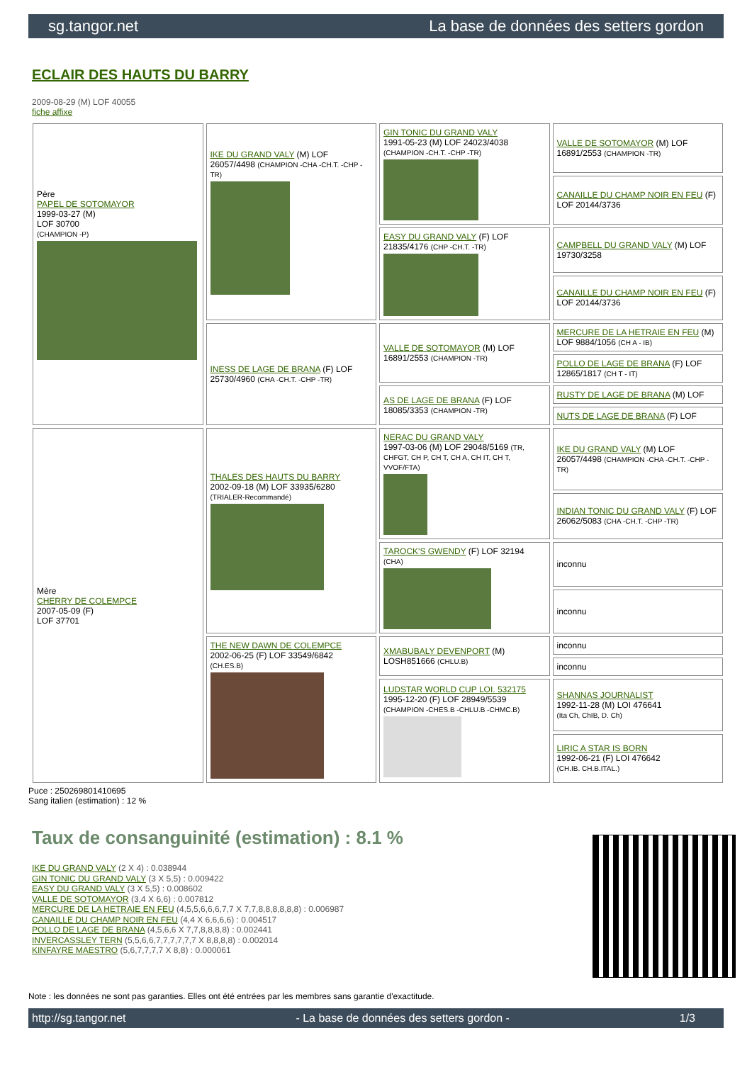sg.tangor.net La base de données des setters gordon
ECLAIR DES HAUTS DU BARRY
2009-08-29 (M) LOF 40055
fiche affixe
| Père PAPEL DE SOTOMAYOR 1999-03-27 (M) LOF 30700 (CHAMPION -P) | IKE DU GRAND VALY (M) LOF 26057/4498 (CHAMPION -CHA -CH.T. -CHP -TR) | GIN TONIC DU GRAND VALY 1991-05-23 (M) LOF 24023/4038 (CHAMPION -CH.T. -CHP -TR) | VALLE DE SOTOMAYOR (M) LOF 16891/2553 (CHAMPION -TR) |
| | | | CANAILLE DU CHAMP NOIR EN FEU (F) LOF 20144/3736 |
| | | EASY DU GRAND VALY (F) LOF 21835/4176 (CHP -CH.T. -TR) | CAMPBELL DU GRAND VALY (M) LOF 19730/3258 |
| | | | CANAILLE DU CHAMP NOIR EN FEU (F) LOF 20144/3736 |
| | INESS DE LAGE DE BRANA (F) LOF 25730/4960 (CHA -CH.T. -CHP -TR) | VALLE DE SOTOMAYOR (M) LOF 16891/2553 (CHAMPION -TR) | MERCURE DE LA HETRAIE EN FEU (M) LOF 9884/1056 (CH A - IB) |
| | | | POLLO DE LAGE DE BRANA (F) LOF 12865/1817 (CH T - IT) |
| | | AS DE LAGE DE BRANA (F) LOF 18085/3353 (CHAMPION -TR) | RUSTY DE LAGE DE BRANA (M) LOF |
| | | | NUTS DE LAGE DE BRANA (F) LOF |
| Mère CHERRY DE COLEMPCE 2007-05-09 (F) LOF 37701 | THALES DES HAUTS DU BARRY 2002-09-18 (M) LOF 33935/6280 (TRIALER-Recommandé) | NERAC DU GRAND VALY 1997-03-06 (M) LOF 29048/5169 (TR, CHFGT, CH P, CH T, CH A, CH IT, CH T, VVOF/FTA) | IKE DU GRAND VALY (M) LOF 26057/4498 (CHAMPION -CHA -CH.T. -CHP -TR) |
| | | | INDIAN TONIC DU GRAND VALY (F) LOF 26062/5083 (CHA -CH.T. -CHP -TR) |
| | | TAROCK'S GWENDY (F) LOF 32194 (CHA) | inconnu |
| | | | inconnu |
| | THE NEW DAWN DE COLEMPCE 2002-06-25 (F) LOF 33549/6842 (CH.ES.B) | XMABUBALY DEVENPORT (M) LOSH851666 (CHLU.B) | inconnu |
| | | | inconnu |
| | | LUDSTAR WORLD CUP LOI. 532175 1995-12-20 (F) LOF 28949/5539 (CHAMPION -CHES.B -CHLU.B -CHMC.B) | SHANNAS JOURNALIST 1992-11-28 (M) LOI 476641 (Ita Ch, ChIB, D. Ch) |
| | | | LIRIC A STAR IS BORN 1992-06-21 (F) LOI 476642 (CH.IB. CH.B.ITAL.) |
Puce : 250269801410695
Sang italien (estimation) : 12 %
Taux de consanguinité (estimation) : 8.1 %
IKE DU GRAND VALY (2 X 4) : 0.038944
GIN TONIC DU GRAND VALY (3 X 5,5) : 0.009422
EASY DU GRAND VALY (3 X 5,5) : 0.008602
VALLE DE SOTOMAYOR (3,4 X 6,6) : 0.007812
MERCURE DE LA HETRAIE EN FEU (4,5,5,6,6,6,7,7 X 7,7,8,8,8,8,8,8) : 0.006987
CANAILLE DU CHAMP NOIR EN FEU (4,4 X 6,6,6,6) : 0.004517
POLLO DE LAGE DE BRANA (4,5,6,6 X 7,7,8,8,8,8) : 0.002441
INVERCASSLEY TERN (5,5,6,6,7,7,7,7,7,7 X 8,8,8,8) : 0.002014
KINFAYRE MAESTRO (5,6,7,7,7,7 X 8,8) : 0.000061
Note : les données ne sont pas garanties. Elles ont été entrées par les membres sans garantie d'exactitude.
http://sg.tangor.net - La base de données des setters gordon - 1/3